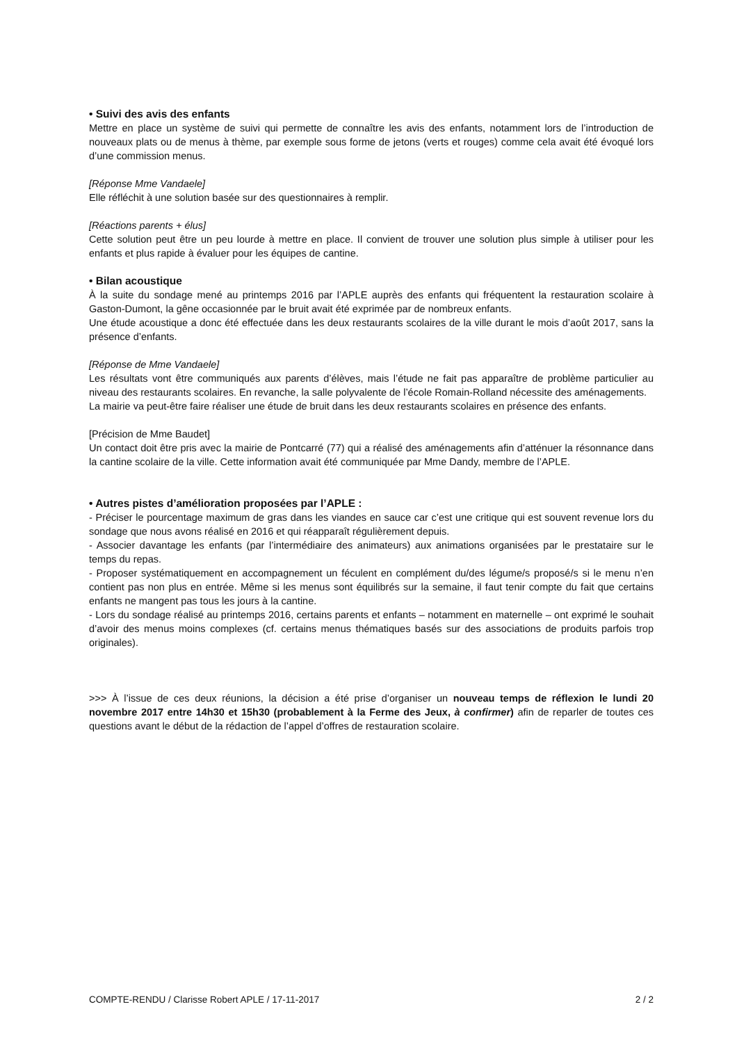• Suivi des avis des enfants
Mettre en place un système de suivi qui permette de connaître les avis des enfants, notamment lors de l’introduction de nouveaux plats ou de menus à thème, par exemple sous forme de jetons (verts et rouges) comme cela avait été évoqué lors d’une commission menus.
[Réponse Mme Vandaele]
Elle réfléchit à une solution basée sur des questionnaires à remplir.
[Réactions parents + élus]
Cette solution peut être un peu lourde à mettre en place. Il convient de trouver une solution plus simple à utiliser pour les enfants et plus rapide à évaluer pour les équipes de cantine.
• Bilan acoustique
À la suite du sondage mené au printemps 2016 par l’APLE auprès des enfants qui fréquentent la restauration scolaire à Gaston-Dumont, la gêne occasionnée par le bruit avait été exprimée par de nombreux enfants.
Une étude acoustique a donc été effectuée dans les deux restaurants scolaires de la ville durant le mois d’août 2017, sans la présence d’enfants.
[Réponse de Mme Vandaele]
Les résultats vont être communiqués aux parents d’élèves, mais l’étude ne fait pas apparaître de problème particulier au niveau des restaurants scolaires. En revanche, la salle polyvalente de l’école Romain-Rolland nécessite des aménagements.
La mairie va peut-être faire réaliser une étude de bruit dans les deux restaurants scolaires en présence des enfants.
[Précision de Mme Baudet]
Un contact doit être pris avec la mairie de Pontcarré (77) qui a réalisé des aménagements afin d’atténuer la résonnance dans la cantine scolaire de la ville. Cette information avait été communiquée par Mme Dandy, membre de l’APLE.
• Autres pistes d’amélioration proposées par l’APLE :
- Préciser le pourcentage maximum de gras dans les viandes en sauce car c’est une critique qui est souvent revenue lors du sondage que nous avons réalisé en 2016 et qui réapparaît régulièrement depuis.
- Associer davantage les enfants (par l’intermédiaire des animateurs) aux animations organisées par le prestataire sur le temps du repas.
- Proposer systématiquement en accompagnement un féculent en complément du/des légume/s proposé/s si le menu n’en contient pas non plus en entrée. Même si les menus sont équilibrés sur la semaine, il faut tenir compte du fait que certains enfants ne mangent pas tous les jours à la cantine.
- Lors du sondage réalisé au printemps 2016, certains parents et enfants – notamment en maternelle – ont exprimé le souhait d’avoir des menus moins complexes (cf. certains menus thématiques basés sur des associations de produits parfois trop originales).
>>> À l’issue de ces deux réunions, la décision a été prise d’organiser un nouveau temps de réflexion le lundi 20 novembre 2017 entre 14h30 et 15h30 (probablement à la Ferme des Jeux, à confirmer) afin de reparler de toutes ces questions avant le début de la rédaction de l’appel d’offres de restauration scolaire.
COMPTE-RENDU / Clarisse Robert APLE / 17-11-2017 2 / 2